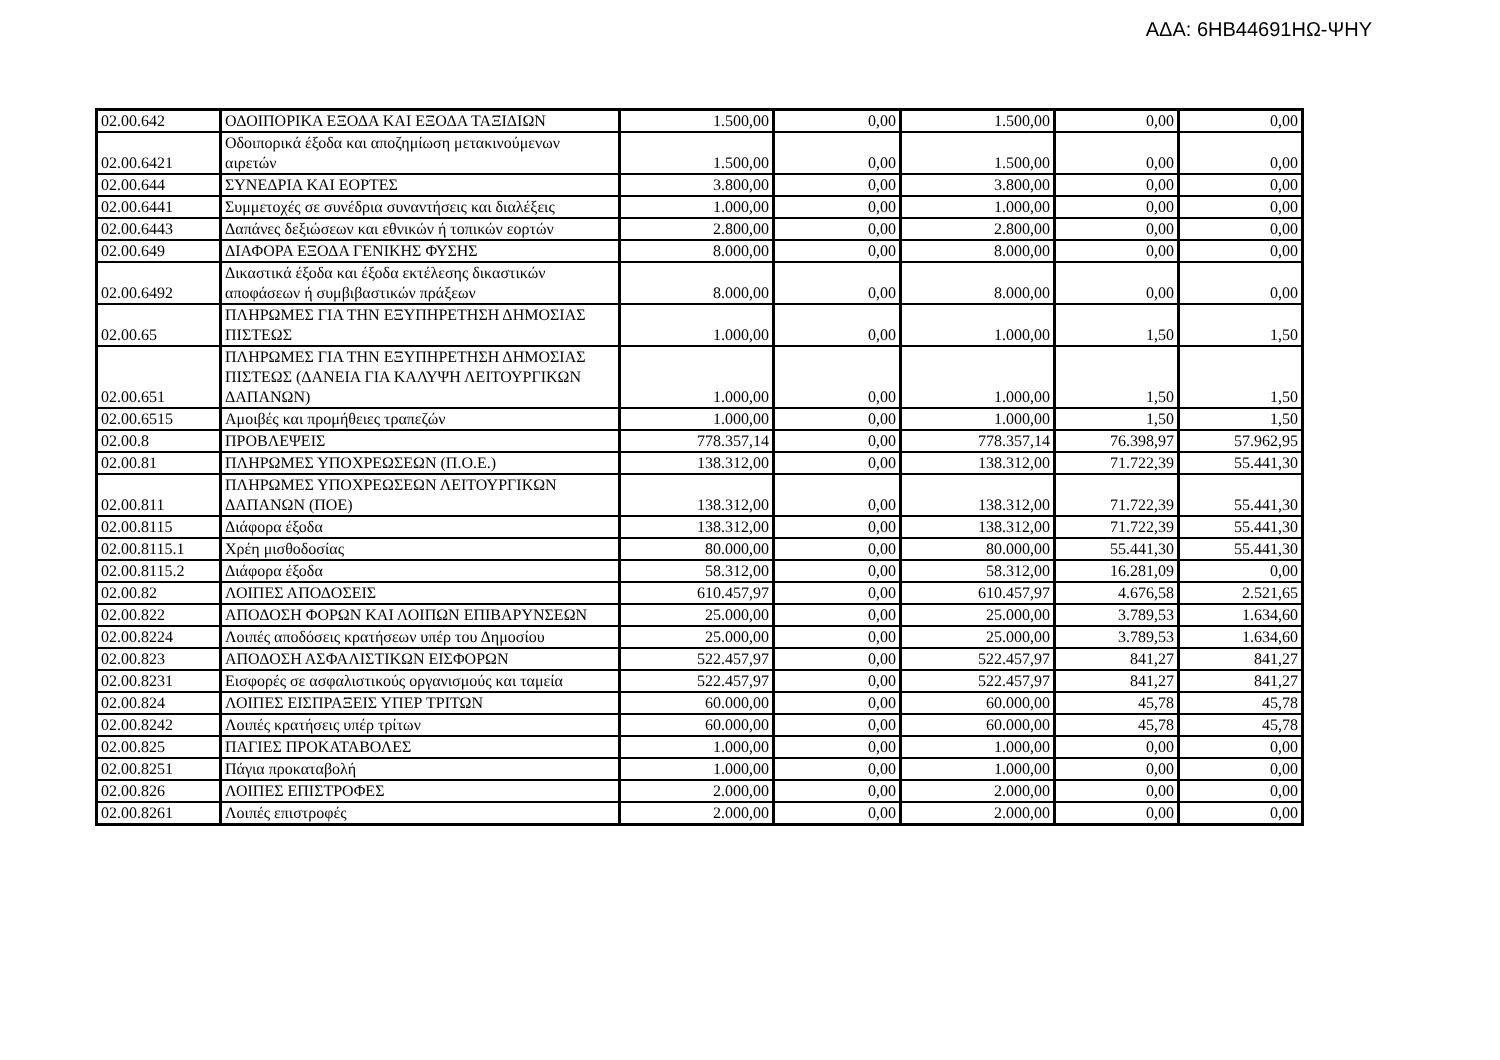ΑΔΑ: 6ΗΒ44691ΗΩ-ΨΗΥ
| 02.00.642 | ΟΔΟΙΠΟΡΙΚΑ ΕΞΟΔΑ ΚΑΙ ΕΞΟΔΑ ΤΑΞΙΔΙΩΝ | 1.500,00 | 0,00 | 1.500,00 | 0,00 | 0,00 |
| 02.00.6421 | Οδοιπορικά έξοδα και αποζημίωση μετακινούμενων αιρετών | 1.500,00 | 0,00 | 1.500,00 | 0,00 | 0,00 |
| 02.00.644 | ΣΥΝΕΔΡΙΑ ΚΑΙ ΕΟΡΤΕΣ | 3.800,00 | 0,00 | 3.800,00 | 0,00 | 0,00 |
| 02.00.6441 | Συμμετοχές σε συνέδρια συναντήσεις και διαλέξεις | 1.000,00 | 0,00 | 1.000,00 | 0,00 | 0,00 |
| 02.00.6443 | Δαπάνες δεξιώσεων και εθνικών ή τοπικών εορτών | 2.800,00 | 0,00 | 2.800,00 | 0,00 | 0,00 |
| 02.00.649 | ΔΙΑΦΟΡΑ ΕΞΟΔΑ ΓΕΝΙΚΗΣ ΦΥΣΗΣ | 8.000,00 | 0,00 | 8.000,00 | 0,00 | 0,00 |
| 02.00.6492 | Δικαστικά έξοδα και έξοδα εκτέλεσης δικαστικών αποφάσεων ή συμβιβαστικών πράξεων | 8.000,00 | 0,00 | 8.000,00 | 0,00 | 0,00 |
| 02.00.65 | ΠΛΗΡΩΜΕΣ ΓΙΑ ΤΗΝ ΕΞΥΠΗΡΕΤΗΣΗ ΔΗΜΟΣΙΑΣ ΠΙΣΤΕΩΣ | 1.000,00 | 0,00 | 1.000,00 | 1,50 | 1,50 |
| 02.00.651 | ΠΛΗΡΩΜΕΣ ΓΙΑ ΤΗΝ ΕΞΥΠΗΡΕΤΗΣΗ ΔΗΜΟΣΙΑΣ ΠΙΣΤΕΩΣ (ΔΑΝΕΙΑ ΓΙΑ ΚΑΛΥΨΗ ΛΕΙΤΟΥΡΓΙΚΩΝ ΔΑΠΑΝΩΝ) | 1.000,00 | 0,00 | 1.000,00 | 1,50 | 1,50 |
| 02.00.6515 | Αμοιβές και προμήθειες τραπεζών | 1.000,00 | 0,00 | 1.000,00 | 1,50 | 1,50 |
| 02.00.8 | ΠΡΟΒΛΕΨΕΙΣ | 778.357,14 | 0,00 | 778.357,14 | 76.398,97 | 57.962,95 |
| 02.00.81 | ΠΛΗΡΩΜΕΣ ΥΠΟΧΡΕΩΣΕΩΝ (Π.Ο.Ε.) | 138.312,00 | 0,00 | 138.312,00 | 71.722,39 | 55.441,30 |
| 02.00.811 | ΠΛΗΡΩΜΕΣ ΥΠΟΧΡΕΩΣΕΩΝ ΛΕΙΤΟΥΡΓΙΚΩΝ ΔΑΠΑΝΩΝ (ΠΟΕ) | 138.312,00 | 0,00 | 138.312,00 | 71.722,39 | 55.441,30 |
| 02.00.8115 | Διάφορα έξοδα | 138.312,00 | 0,00 | 138.312,00 | 71.722,39 | 55.441,30 |
| 02.00.8115.1 | Χρέη μισθοδοσίας | 80.000,00 | 0,00 | 80.000,00 | 55.441,30 | 55.441,30 |
| 02.00.8115.2 | Διάφορα έξοδα | 58.312,00 | 0,00 | 58.312,00 | 16.281,09 | 0,00 |
| 02.00.82 | ΛΟΙΠΕΣ ΑΠΟΔΟΣΕΙΣ | 610.457,97 | 0,00 | 610.457,97 | 4.676,58 | 2.521,65 |
| 02.00.822 | ΑΠΟΔΟΣΗ ΦΟΡΩΝ ΚΑΙ ΛΟΙΠΩΝ ΕΠΙΒΑΡΥΝΣΕΩΝ | 25.000,00 | 0,00 | 25.000,00 | 3.789,53 | 1.634,60 |
| 02.00.8224 | Λοιπές αποδόσεις κρατήσεων υπέρ του Δημοσίου | 25.000,00 | 0,00 | 25.000,00 | 3.789,53 | 1.634,60 |
| 02.00.823 | ΑΠΟΔΟΣΗ ΑΣΦΑΛΙΣΤΙΚΩΝ ΕΙΣΦΟΡΩΝ | 522.457,97 | 0,00 | 522.457,97 | 841,27 | 841,27 |
| 02.00.8231 | Εισφορές σε ασφαλιστικούς οργανισμούς και ταμεία | 522.457,97 | 0,00 | 522.457,97 | 841,27 | 841,27 |
| 02.00.824 | ΛΟΙΠΕΣ ΕΙΣΠΡΑΞΕΙΣ ΥΠΕΡ ΤΡΙΤΩΝ | 60.000,00 | 0,00 | 60.000,00 | 45,78 | 45,78 |
| 02.00.8242 | Λοιπές κρατήσεις υπέρ τρίτων | 60.000,00 | 0,00 | 60.000,00 | 45,78 | 45,78 |
| 02.00.825 | ΠΑΓΙΕΣ ΠΡΟΚΑΤΑΒΟΛΕΣ | 1.000,00 | 0,00 | 1.000,00 | 0,00 | 0,00 |
| 02.00.8251 | Πάγια προκαταβολή | 1.000,00 | 0,00 | 1.000,00 | 0,00 | 0,00 |
| 02.00.826 | ΛΟΙΠΕΣ ΕΠΙΣΤΡΟΦΕΣ | 2.000,00 | 0,00 | 2.000,00 | 0,00 | 0,00 |
| 02.00.8261 | Λοιπές επιστροφές | 2.000,00 | 0,00 | 2.000,00 | 0,00 | 0,00 |